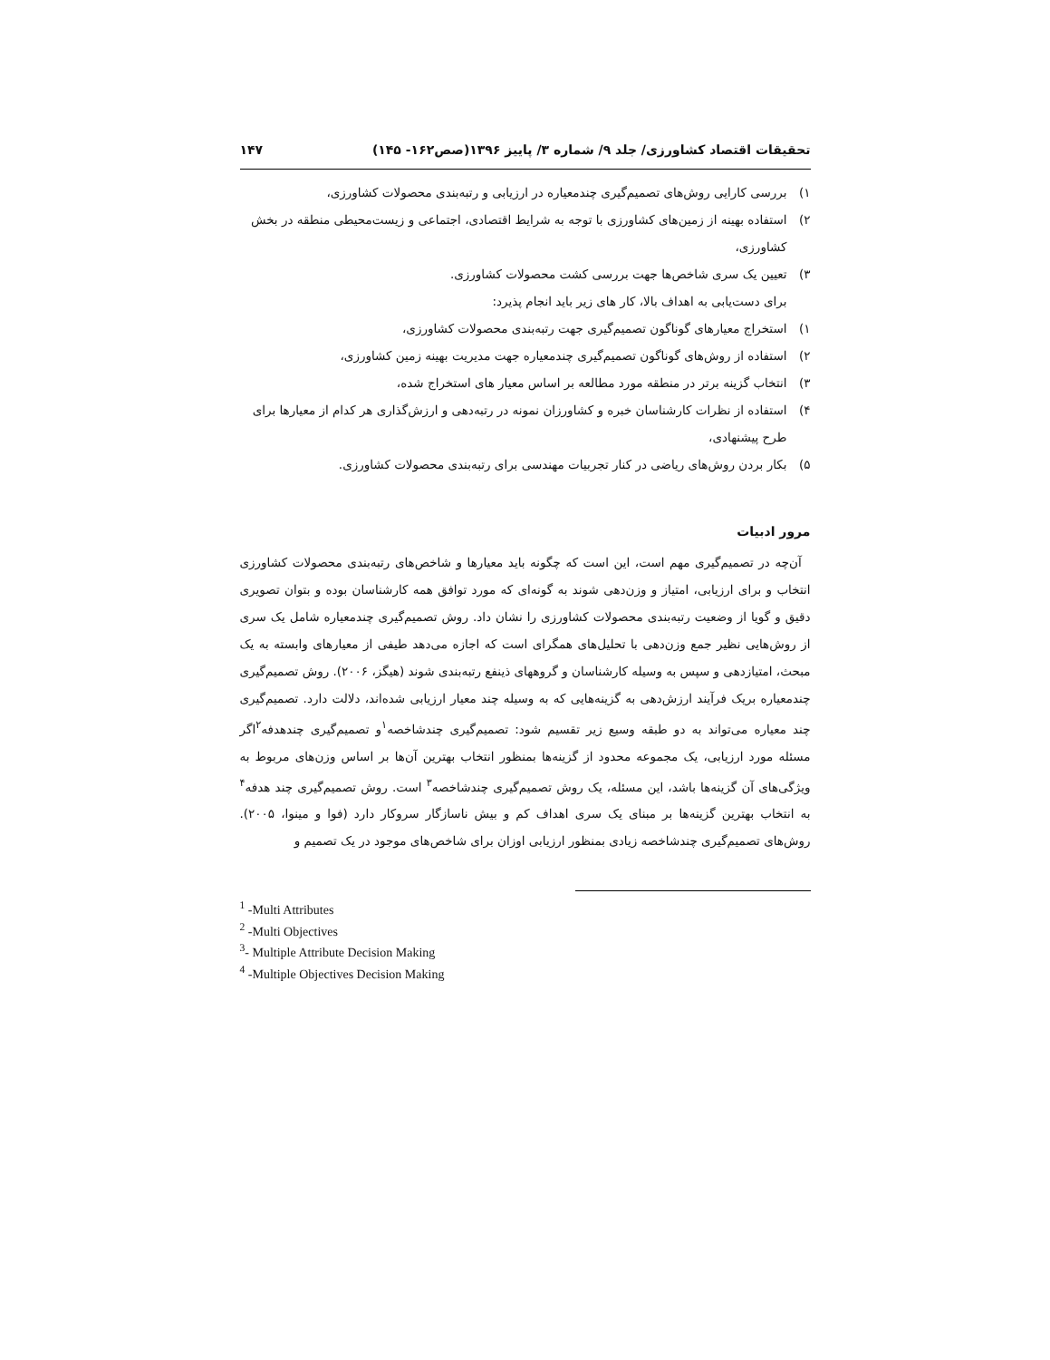تحقیقات اقتصاد کشاورزی/ جلد ۹/ شماره ۳/ پاییز ۱۳۹۶(صص۱۶۲- ۱۴۵) ۱۴۷
۱) بررسی کارایی روش‌های تصمیم‌گیری چندمعیاره در ارزیابی و رتبه‌بندی محصولات کشاورزی،
۲) استفاده بهینه از زمین‌های کشاورزی با توجه به شرایط اقتصادی، اجتماعی و زیست‌محیطی منطقه در بخش کشاورزی،
۳) تعیین یک سری شاخص‌ها جهت بررسی کشت محصولات کشاورزی.
برای دست‌یابی به اهداف بالا، کار های زیر باید انجام پذیرد:
۱) استخراج معیارهای گوناگون تصمیم‌گیری جهت رتبه‌بندی محصولات کشاورزی،
۲) استفاده از روش‌های گوناگون تصمیم‌گیری چندمعیاره جهت مدیریت بهینه زمین کشاورزی،
۳) انتخاب گزینه برتر در منطقه مورد مطالعه بر اساس معیار های استخراج شده،
۴) استفاده از نظرات کارشناسان خبره و کشاورزان نمونه در رتبه‌دهی و ارزش‌گذاری هر کدام از معیارها برای طرح پیشنهادی،
۵) بکار بردن روش‌های ریاضی در کنار تجربیات مهندسی برای رتبه‌بندی محصولات کشاورزی.
مرور ادبیات
آن‌چه در تصمیم‌گیری مهم است، این است که چگونه باید معیارها و شاخص‌های رتبه‌بندی محصولات کشاورزی انتخاب و برای ارزیابی، امتیاز و وزن‌دهی شوند به گونه‌ای که مورد توافق همه کارشناسان بوده و بتوان تصویری دقیق و گویا از وضعیت رتبه‌بندی محصولات کشاورزی را نشان داد. روش تصمیم‌گیری چندمعیاره شامل یک سری از روش‌هایی نظیر جمع وزن‌دهی با تحلیل‌های همگرای است که اجازه می‌دهد طیفی از معیارهای وابسته به یک مبحث، امتیازدهی و سپس به وسیله کارشناسان و گروههای ذینفع رتبه‌بندی شوند (هیگز، ۲۰۰۶). روش تصمیم‌گیری چندمعیاره بریک فرآیند ارزش‌دهی به گزینه‌هایی که به وسیله چند معیار ارزیابی شده‌اند، دلالت دارد. تصمیم‌گیری چند معیاره می‌تواند به دو طبقه وسیع زیر تقسیم شود: تصمیم‌گیری چندشاخصه<sup>۱</sup>و تصمیم‌گیری چندهدفه<sup>۲</sup>اگر مسئله مورد ارزیابی، یک مجموعه محدود از گزینه‌ها بمنظور انتخاب بهترین آن‌ها بر اساس وزن‌های مربوط به ویژگی‌های آن گزینه‌ها باشد، این مسئله، یک روش تصمیم‌گیری چندشاخصه<sup>۳</sup> است. روش تصمیم‌گیری چند هدفه<sup>۴</sup> به انتخاب بهترین گزینه‌ها بر مبنای یک سری اهداف کم و بیش ناسازگار سروکار دارد (فوا و مینوا، ۲۰۰۵). روش‌های تصمیم‌گیری چندشاخصه زیادی بمنظور ارزیابی اوزان برای شاخص‌های موجود در یک تصمیم و
<sup>1</sup> -Multi Attributes
<sup>2</sup> -Multi Objectives
<sup>3</sup>- Multiple Attribute Decision Making
<sup>4</sup> -Multiple Objectives Decision Making